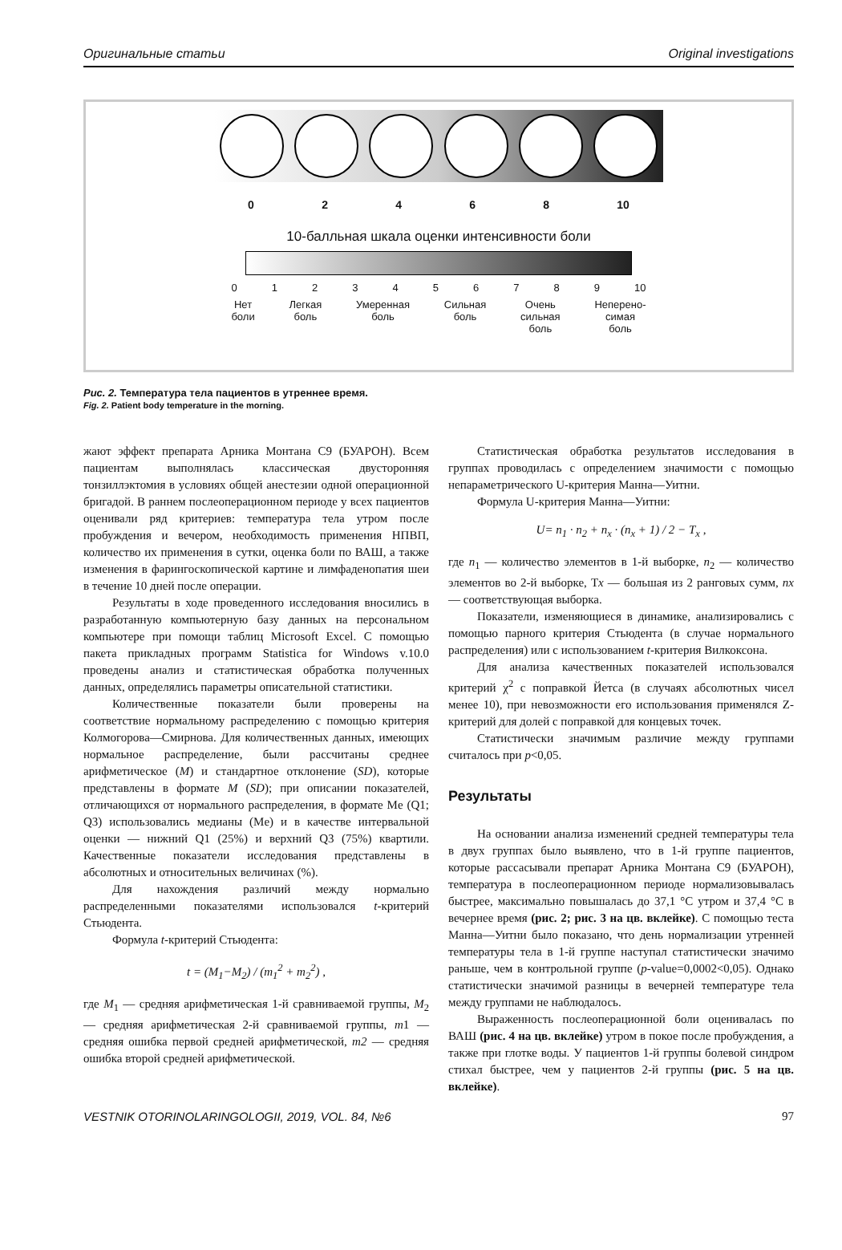Оригинальные статьи Original investigations
0 2 4 6 8 10
10-балльная шкала оценки интенсивности боли
0 1 2 3 4 5 6 7 8 9 10
Нет
боли Легкая
боль Умеренная
боль Сильная
боль Очень
сильная
боль Неперено-
симая
боль
Рис. 2. Температура тела пациентов в утреннее время.
Fig. 2. Patient body temperature in the morning.
жают эффект препарата Арника Монтана С9 (БУАРОН). Всем пациентам выполнялась классическая двусторонняя тонзиллэктомия в условиях общей анестезии одной операционной бригадой. В раннем послеоперационном периоде у всех пациентов оценивали ряд критериев: температура тела утром после пробуждения и вечером, необходимость применения НПВП, количество их применения в сутки, оценка боли по ВАШ, а также изменения в фарингоскопической картине и лимфаденопатия шеи в течение 10 дней после операции.
Результаты в ходе проведенного исследования вносились в разработанную компьютерную базу данных на персональном компьютере при помощи таблиц Microsoft Excel. С помощью пакета прикладных программ Statistica for Windows v.10.0 проведены анализ и статистическая обработка полученных данных, определялись параметры описательной статистики.
Количественные показатели были проверены на соответствие нормальному распределению с помощью критерия Колмогорова—Смирнова. Для количественных данных, имеющих нормальное распределение, были рассчитаны среднее арифметическое (M) и стандартное отклонение (SD), которые представлены в формате M (SD); при описании показателей, отличающихся от нормального распределения, в формате Me (Q1; Q3) использовались медианы (Me) и в качестве интервальной оценки — нижний Q1 (25%) и верхний Q3 (75%) квартили. Качественные показатели исследования представлены в абсолютных и относительных величинах (%).
Для нахождения различий между нормально распределенными показателями использовался t-критерий Стьюдента.
Формула t-критерий Стьюдента:
t = (M<sub>1</sub>−M<sub>2</sub>) / (m<sub>1</sub><sup>2</sup> + m<sub>2</sub><sup>2</sup>) ,
где M<sub>1</sub> — средняя арифметическая 1-й сравниваемой группы, M<sub>2</sub> — средняя арифметическая 2-й сравниваемой группы, m1 — средняя ошибка первой средней арифметической, m2 — средняя ошибка второй средней арифметической.
Статистическая обработка результатов исследования в группах проводилась с определением значимости с помощью непараметрического U-критерия Манна—Уитни.
Формула U-критерия Манна—Уитни:
U= n<sub>1</sub> · n<sub>2</sub> + n<sub>x</sub> · (n<sub>x</sub> + 1) / 2 − T<sub>x</sub> ,
где n<sub>1</sub> — количество элементов в 1-й выборке, n<sub>2</sub> — количество элементов во 2-й выборке, Тx — большая из 2 ранговых сумм, nx — соответствующая выборка.
Показатели, изменяющиеся в динамике, анализировались с помощью парного критерия Стьюдента (в случае нормального распределения) или с использованием t-критерия Вилкоксона.
Для анализа качественных показателей использовался критерий χ<sup>2</sup> с поправкой Йетса (в случаях абсолютных чисел менее 10), при невозможности его использования применялся Z-критерий для долей с поправкой для концевых точек.
Статистически значимым различие между группами считалось при p<0,05.
Результаты
На основании анализа изменений средней температуры тела в двух группах было выявлено, что в 1-й группе пациентов, которые рассасывали препарат Арника Монтана С9 (БУАРОН), температура в послеоперационном периоде нормализовывалась быстрее, максимально повышалась до 37,1 °С утром и 37,4 °С в вечернее время (рис. 2; рис. 3 на цв. вклейке). С помощью теста Манна—Уитни было показано, что день нормализации утренней температуры тела в 1-й группе наступал статистически значимо раньше, чем в контрольной группе (p-value=0,0002<0,05). Однако статистически значимой разницы в вечерней температуре тела между группами не наблюдалось.
Выраженность послеоперационной боли оценивалась по ВАШ (рис. 4 на цв. вклейке) утром в покое после пробуждения, а также при глотке воды. У пациентов 1-й группы болевой синдром стихал быстрее, чем у пациентов 2-й группы (рис. 5 на цв. вклейке).
VESTNIK OTORINOLARINGOLOGII, 2019, VOL. 84, №6 97